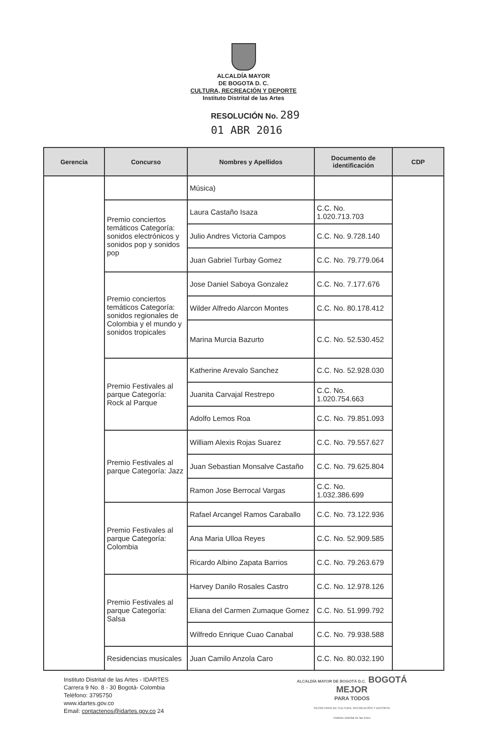ALCALDÍA MAYOR
DE BOGOTA D. C.
CULTURA, RECREACIÓN Y DEPORTE
Instituto Distrital de las Artes
RESOLUCIÓN No. 289
01 ABR 2016
| Gerencia | Concurso | Nombres y Apellidos | Documento de identificación | CDP |
| --- | --- | --- | --- | --- |
| | | Música) | | |
| | Premio conciertos temáticos Categoría: sonidos electrónicos y sonidos pop y sonidos pop | Laura Castaño Isaza | C.C. No. 1.020.713.703 | |
| | | Julio Andres Victoria Campos | C.C. No. 9.728.140 | |
| | | Juan Gabriel Turbay Gomez | C.C. No. 79.779.064 | |
| | Premio conciertos temáticos Categoría: sonidos regionales de Colombia y el mundo y sonidos tropicales | Jose Daniel Saboya Gonzalez | C.C. No. 7.177.676 | |
| | | Wilder Alfredo Alarcon Montes | C.C. No. 80.178.412 | |
| | | Marina Murcia Bazurto | C.C. No. 52.530.452 | |
| | Premio Festivales al parque Categoría: Rock al Parque | Katherine Arevalo Sanchez | C.C. No. 52.928.030 | |
| | | Juanita Carvajal Restrepo | C.C. No. 1.020.754.663 | |
| | | Adolfo Lemos Roa | C.C. No. 79.851.093 | |
| | Premio Festivales al parque Categoría: Jazz | William Alexis Rojas Suarez | C.C. No. 79.557.627 | |
| | | Juan Sebastian Monsalve Castaño | C.C. No. 79.625.804 | |
| | | Ramon Jose Berrocal Vargas | C.C. No. 1.032.386.699 | |
| | Premio Festivales al parque Categoría: Colombia | Rafael Arcangel Ramos Caraballo | C.C. No. 73.122.936 | |
| | | Ana Maria Ulloa Reyes | C.C. No. 52.909.585 | |
| | | Ricardo Albino Zapata Barrios | C.C. No. 79.263.679 | |
| | Premio Festivales al parque Categoría: Salsa | Harvey Danilo Rosales Castro | C.C. No. 12.978.126 | |
| | | Eliana del Carmen Zumaque Gomez | C.C. No. 51.999.792 | |
| | | Wilfredo Enrique Cuao Canabal | C.C. No. 79.938.588 | |
| | Residencias musicales | Juan Camilo Anzola Caro | C.C. No. 80.032.190 | |
Instituto Distrital de las Artes - IDARTES
Carrera 9 No. 8 - 30 Bogotá- Colombia
Teléfono: 3795750
www.idartes.gov.co
Email: contactenos@idartes.gov.co 24
ALCALDÍA MAYOR DE BOGOTÁ D.C. BOGOTÁ
MEJOR
PARA TODOS
SECRETARIA DE CULTURA, RECREACIÓN Y DEPORTE
Instituto Distrital de las Artes